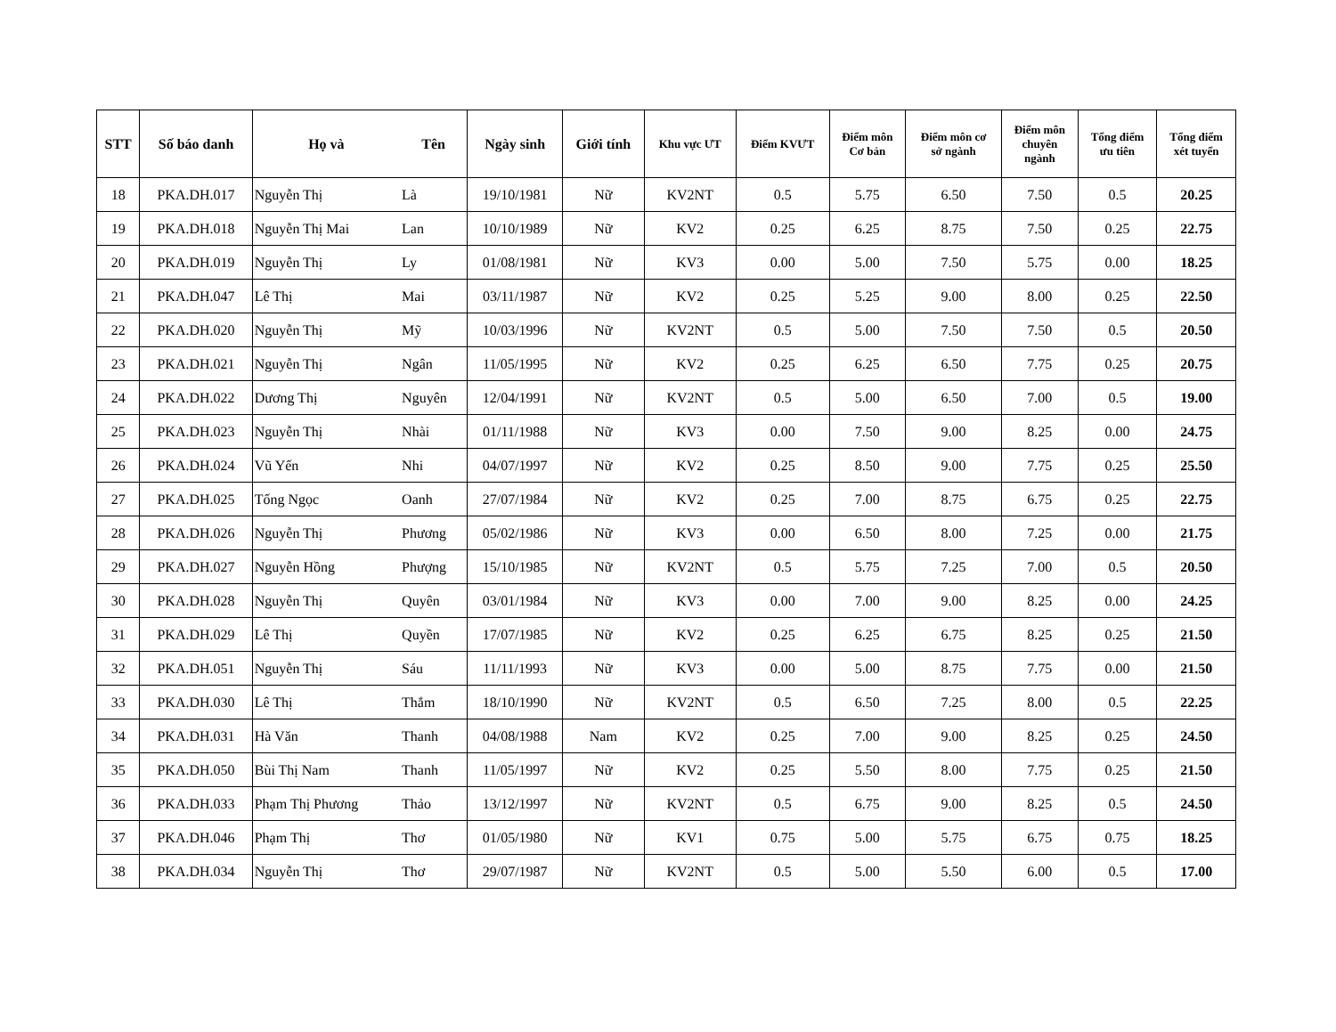| STT | Số báo danh | Họ và | Tên | Ngày sinh | Giới tính | Khu vực ƯT | Điểm KVƯT | Điểm môn Cơ bản | Điểm môn cơ sở ngành | Điểm môn chuyên ngành | Tổng điểm ưu tiên | Tổng điểm xét tuyển |
| --- | --- | --- | --- | --- | --- | --- | --- | --- | --- | --- | --- | --- |
| 18 | PKA.DH.017 | Nguyễn Thị | Là | 19/10/1981 | Nữ | KV2NT | 0.5 | 5.75 | 6.50 | 7.50 | 0.5 | 20.25 |
| 19 | PKA.DH.018 | Nguyễn Thị Mai | Lan | 10/10/1989 | Nữ | KV2 | 0.25 | 6.25 | 8.75 | 7.50 | 0.25 | 22.75 |
| 20 | PKA.DH.019 | Nguyễn Thị | Ly | 01/08/1981 | Nữ | KV3 | 0.00 | 5.00 | 7.50 | 5.75 | 0.00 | 18.25 |
| 21 | PKA.DH.047 | Lê Thị | Mai | 03/11/1987 | Nữ | KV2 | 0.25 | 5.25 | 9.00 | 8.00 | 0.25 | 22.50 |
| 22 | PKA.DH.020 | Nguyễn Thị | Mỹ | 10/03/1996 | Nữ | KV2NT | 0.5 | 5.00 | 7.50 | 7.50 | 0.5 | 20.50 |
| 23 | PKA.DH.021 | Nguyễn Thị | Ngân | 11/05/1995 | Nữ | KV2 | 0.25 | 6.25 | 6.50 | 7.75 | 0.25 | 20.75 |
| 24 | PKA.DH.022 | Dương Thị | Nguyên | 12/04/1991 | Nữ | KV2NT | 0.5 | 5.00 | 6.50 | 7.00 | 0.5 | 19.00 |
| 25 | PKA.DH.023 | Nguyễn Thị | Nhài | 01/11/1988 | Nữ | KV3 | 0.00 | 7.50 | 9.00 | 8.25 | 0.00 | 24.75 |
| 26 | PKA.DH.024 | Vũ Yến | Nhi | 04/07/1997 | Nữ | KV2 | 0.25 | 8.50 | 9.00 | 7.75 | 0.25 | 25.50 |
| 27 | PKA.DH.025 | Tống Ngọc | Oanh | 27/07/1984 | Nữ | KV2 | 0.25 | 7.00 | 8.75 | 6.75 | 0.25 | 22.75 |
| 28 | PKA.DH.026 | Nguyễn Thị | Phương | 05/02/1986 | Nữ | KV3 | 0.00 | 6.50 | 8.00 | 7.25 | 0.00 | 21.75 |
| 29 | PKA.DH.027 | Nguyễn Hồng | Phượng | 15/10/1985 | Nữ | KV2NT | 0.5 | 5.75 | 7.25 | 7.00 | 0.5 | 20.50 |
| 30 | PKA.DH.028 | Nguyễn Thị | Quyên | 03/01/1984 | Nữ | KV3 | 0.00 | 7.00 | 9.00 | 8.25 | 0.00 | 24.25 |
| 31 | PKA.DH.029 | Lê Thị | Quyền | 17/07/1985 | Nữ | KV2 | 0.25 | 6.25 | 6.75 | 8.25 | 0.25 | 21.50 |
| 32 | PKA.DH.051 | Nguyễn Thị | Sáu | 11/11/1993 | Nữ | KV3 | 0.00 | 5.00 | 8.75 | 7.75 | 0.00 | 21.50 |
| 33 | PKA.DH.030 | Lê Thị | Thắm | 18/10/1990 | Nữ | KV2NT | 0.5 | 6.50 | 7.25 | 8.00 | 0.5 | 22.25 |
| 34 | PKA.DH.031 | Hà Văn | Thanh | 04/08/1988 | Nam | KV2 | 0.25 | 7.00 | 9.00 | 8.25 | 0.25 | 24.50 |
| 35 | PKA.DH.050 | Bùi Thị Nam | Thanh | 11/05/1997 | Nữ | KV2 | 0.25 | 5.50 | 8.00 | 7.75 | 0.25 | 21.50 |
| 36 | PKA.DH.033 | Phạm Thị Phương | Thảo | 13/12/1997 | Nữ | KV2NT | 0.5 | 6.75 | 9.00 | 8.25 | 0.5 | 24.50 |
| 37 | PKA.DH.046 | Phạm Thị | Thơ | 01/05/1980 | Nữ | KV1 | 0.75 | 5.00 | 5.75 | 6.75 | 0.75 | 18.25 |
| 38 | PKA.DH.034 | Nguyễn Thị | Thơ | 29/07/1987 | Nữ | KV2NT | 0.5 | 5.00 | 5.50 | 6.00 | 0.5 | 17.00 |